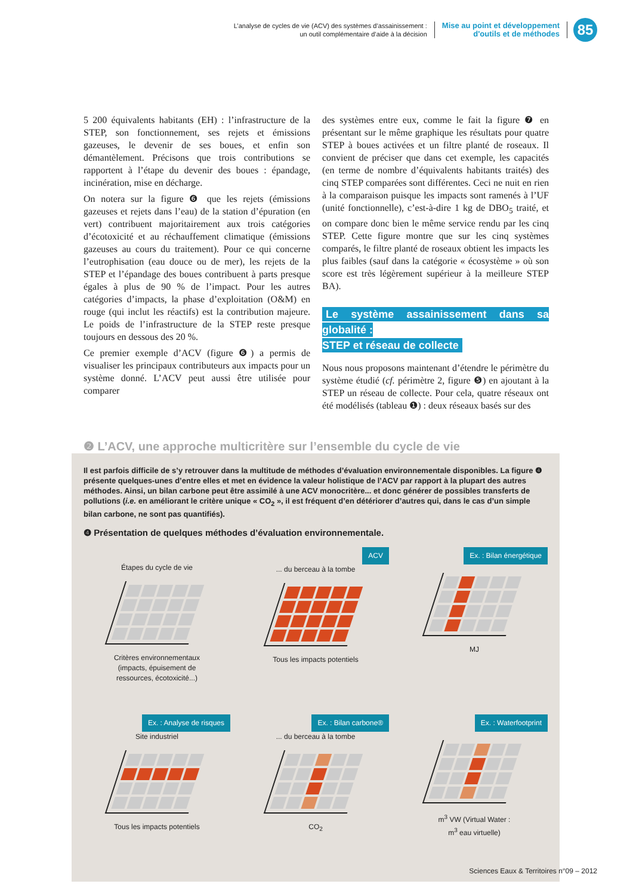L’analyse de cycles de vie (ACV) des systèmes d’assainissement :
un outil complémentaire d’aide à la décision
Mise au point et développement
d'outils et de méthodes
85
5 200 équivalents habitants (EH) : l’infrastructure de la STEP, son fonctionnement, ses rejets et émissions gazeuses, le devenir de ses boues, et enfin son démantèlement. Précisons que trois contributions se rapportent à l’étape du devenir des boues : épandage, incinération, mise en décharge.
On notera sur la figure ❻ que les rejets (émissions gazeuses et rejets dans l’eau) de la station d’épuration (en vert) contribuent majoritairement aux trois catégories d’écotoxicité et au réchauffement climatique (émissions gazeuses au cours du traitement). Pour ce qui concerne l’eutrophisation (eau douce ou de mer), les rejets de la STEP et l’épandage des boues contribuent à parts presque égales à plus de 90 % de l’impact. Pour les autres catégories d’impacts, la phase d’exploitation (O&M) en rouge (qui inclut les réactifs) est la contribution majeure. Le poids de l’infrastructure de la STEP reste presque toujours en dessous des 20 %.
Ce premier exemple d’ACV (figure ❻) a permis de visualiser les principaux contributeurs aux impacts pour un système donné. L’ACV peut aussi être utilisée pour comparer
des systèmes entre eux, comme le fait la figure ❼ en présentant sur le même graphique les résultats pour quatre STEP à boues activées et un filtre planté de roseaux. Il convient de préciser que dans cet exemple, les capacités (en terme de nombre d’équivalents habitants traités) des cinq STEP comparées sont différentes. Ceci ne nuit en rien à la comparaison puisque les impacts sont ramenés à l’UF (unité fonctionnelle), c’est-à-dire 1 kg de DBO<sub>5</sub> traité, et on compare donc bien le même service rendu par les cinq STEP. Cette figure montre que sur les cinq systèmes comparés, le filtre planté de roseaux obtient les impacts les plus faibles (sauf dans la catégorie « écosystème » où son score est très légèrement supérieur à la meilleure STEP BA).
Le système assainissement dans sa globalité :
STEP et réseau de collecte
Nous nous proposons maintenant d’étendre le périmètre du système étudié (cf. périmètre 2, figure ❺) en ajoutant à la STEP un réseau de collecte. Pour cela, quatre réseaux ont été modélisés (tableau ❶) : deux réseaux basés sur des
❷ L’ACV, une approche multicritère sur l’ensemble du cycle de vie
Il est parfois difficile de s’y retrouver dans la multitude de méthodes d’évaluation environnementale disponibles. La figure ❹ présente quelques-unes d’entre elles et met en évidence la valeur holistique de l’ACV par rapport à la plupart des autres méthodes. Ainsi, un bilan carbone peut être assimilé à une ACV monocritère... et donc générer de possibles transferts de pollutions (i.e. en améliorant le critère unique « CO<sub>2</sub> », il est fréquent d’en détériorer d’autres qui, dans le cas d’un simple bilan carbone, ne sont pas quantifiés).
❹ Présentation de quelques méthodes d’évaluation environnementale.
Étapes du cycle de vie
Critères environnementaux
(impacts, épuisement de
ressources, écotoxicité...)
ACV
... du berceau à la tombe
Tous les impacts potentiels
Ex. : Bilan énergétique
MJ
Ex. : Analyse de risques
Site industriel
Tous les impacts potentiels
Ex. : Bilan carbone®
... du berceau à la tombe
CO<sub>2</sub>
Ex. : Waterfootprint
m<sup>3</sup> VW (Virtual Water :
m<sup>3</sup> eau virtuelle)
Sciences Eaux & Territoires n°09 – 2012